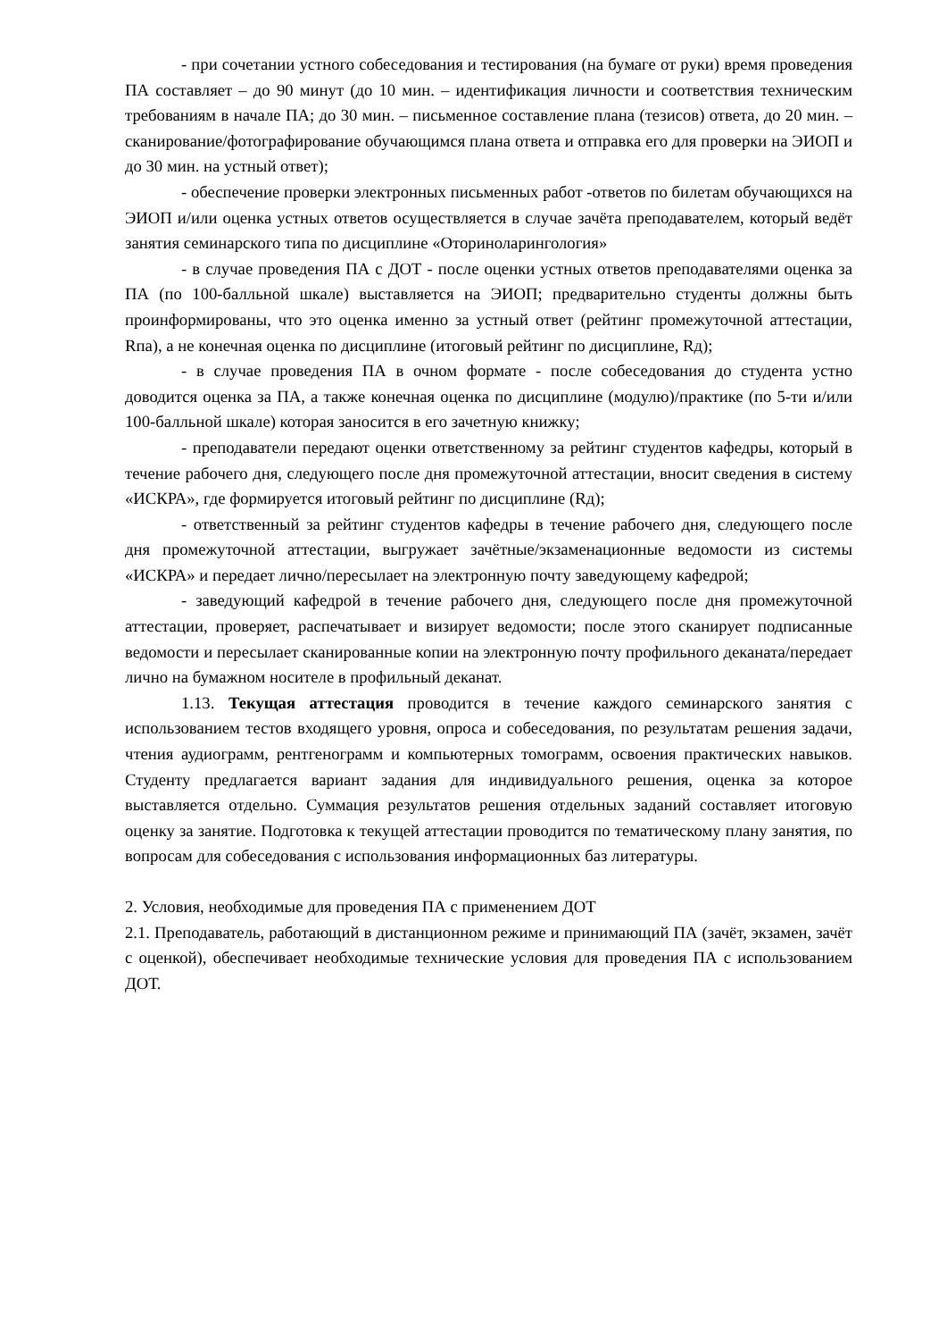- при сочетании устного собеседования и тестирования (на бумаге от руки) время проведения ПА составляет – до 90 минут (до 10 мин. – идентификация личности и соответствия техническим требованиям в начале ПА; до 30 мин. – письменное составление плана (тезисов) ответа, до 20 мин. – сканирование/фотографирование обучающимся плана ответа и отправка его для проверки на ЭИОП и до 30 мин. на устный ответ);
- обеспечение проверки электронных письменных работ -ответов по билетам обучающихся на ЭИОП и/или оценка устных ответов осуществляется в случае зачёта преподавателем, который ведёт занятия семинарского типа по дисциплине «Оториноларингология»
- в случае проведения ПА с ДОТ - после оценки устных ответов преподавателями оценка за ПА (по 100-балльной шкале) выставляется на ЭИОП; предварительно студенты должны быть проинформированы, что это оценка именно за устный ответ (рейтинг промежуточной аттестации, Rпа), а не конечная оценка по дисциплине (итоговый рейтинг по дисциплине, Rд);
- в случае проведения ПА в очном формате - после собеседования до студента устно доводится оценка за ПА, а также конечная оценка по дисциплине (модулю)/практике (по 5-ти и/или 100-балльной шкале) которая заносится в его зачетную книжку;
- преподаватели передают оценки ответственному за рейтинг студентов кафедры, который в течение рабочего дня, следующего после дня промежуточной аттестации, вносит сведения в систему «ИСКРА», где формируется итоговый рейтинг по дисциплине (Rд);
- ответственный за рейтинг студентов кафедры в течение рабочего дня, следующего после дня промежуточной аттестации, выгружает зачётные/экзаменационные ведомости из системы «ИСКРА» и передает лично/пересылает на электронную почту заведующему кафедрой;
- заведующий кафедрой в течение рабочего дня, следующего после дня промежуточной аттестации, проверяет, распечатывает и визирует ведомости; после этого сканирует подписанные ведомости и пересылает сканированные копии на электронную почту профильного деканата/передает лично на бумажном носителе в профильный деканат.
1.13. Текущая аттестация проводится в течение каждого семинарского занятия с использованием тестов входящего уровня, опроса и собеседования, по результатам решения задачи, чтения аудиограмм, рентгенограмм и компьютерных томограмм, освоения практических навыков. Студенту предлагается вариант задания для индивидуального решения, оценка за которое выставляется отдельно. Суммация результатов решения отдельных заданий составляет итоговую оценку за занятие. Подготовка к текущей аттестации проводится по тематическому плану занятия, по вопросам для собеседования с использования информационных баз литературы.
2. Условия, необходимые для проведения ПА с применением ДОТ
2.1. Преподаватель, работающий в дистанционном режиме и принимающий ПА (зачёт, экзамен, зачёт с оценкой), обеспечивает необходимые технические условия для проведения ПА с использованием ДОТ.